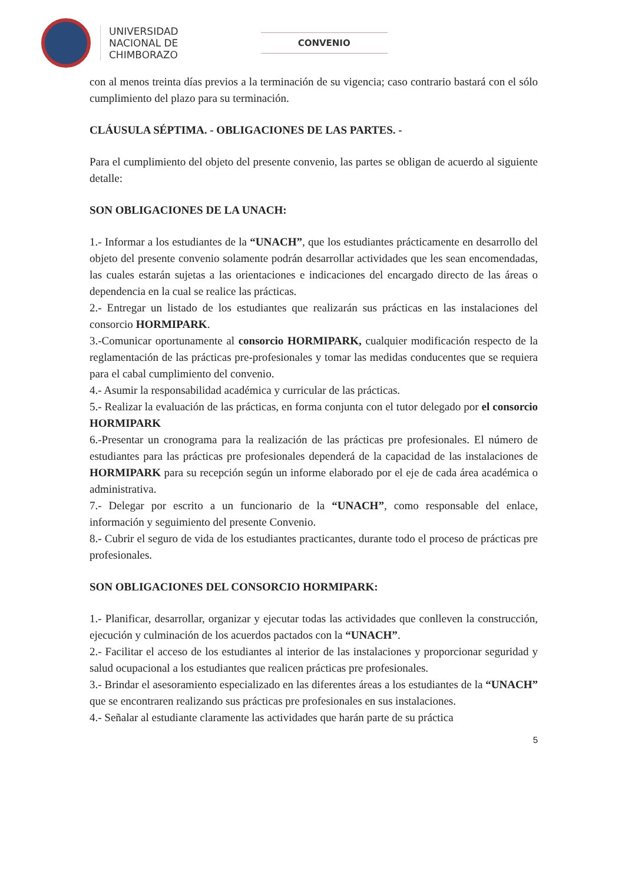UNIVERSIDAD
NACIONAL DE
CHIMBORAZO
CONVENIO
con al menos treinta días previos a la terminación de su vigencia; caso contrario bastará con el sólo cumplimiento del plazo para su terminación.
CLÁUSULA SÉPTIMA. - OBLIGACIONES DE LAS PARTES. -
Para el cumplimiento del objeto del presente convenio, las partes se obligan de acuerdo al siguiente detalle:
SON OBLIGACIONES DE LA UNACH:
1.- Informar a los estudiantes de la “UNACH”, que los estudiantes prácticamente en desarrollo del objeto del presente convenio solamente podrán desarrollar actividades que les sean encomendadas, las cuales estarán sujetas a las orientaciones e indicaciones del encargado directo de las áreas o dependencia en la cual se realice las prácticas.
2.- Entregar un listado de los estudiantes que realizarán sus prácticas en las instalaciones del consorcio HORMIPARK.
3.-Comunicar oportunamente al consorcio HORMIPARK, cualquier modificación respecto de la reglamentación de las prácticas pre-profesionales y tomar las medidas conducentes que se requiera para el cabal cumplimiento del convenio.
4.- Asumir la responsabilidad académica y curricular de las prácticas.
5.- Realizar la evaluación de las prácticas, en forma conjunta con el tutor delegado por el consorcio HORMIPARK
6.-Presentar un cronograma para la realización de las prácticas pre profesionales. El número de estudiantes para las prácticas pre profesionales dependerá de la capacidad de las instalaciones de HORMIPARK para su recepción según un informe elaborado por el eje de cada área académica o administrativa.
7.- Delegar por escrito a un funcionario de la “UNACH”, como responsable del enlace, información y seguimiento del presente Convenio.
8.- Cubrir el seguro de vida de los estudiantes practicantes, durante todo el proceso de prácticas pre profesionales.
SON OBLIGACIONES DEL CONSORCIO HORMIPARK:
1.- Planificar, desarrollar, organizar y ejecutar todas las actividades que conlleven la construcción, ejecución y culminación de los acuerdos pactados con la “UNACH”.
2.- Facilitar el acceso de los estudiantes al interior de las instalaciones y proporcionar seguridad y salud ocupacional a los estudiantes que realicen prácticas pre profesionales.
3.- Brindar el asesoramiento especializado en las diferentes áreas a los estudiantes de la “UNACH” que se encontraren realizando sus prácticas pre profesionales en sus instalaciones.
4.- Señalar al estudiante claramente las actividades que harán parte de su práctica
5